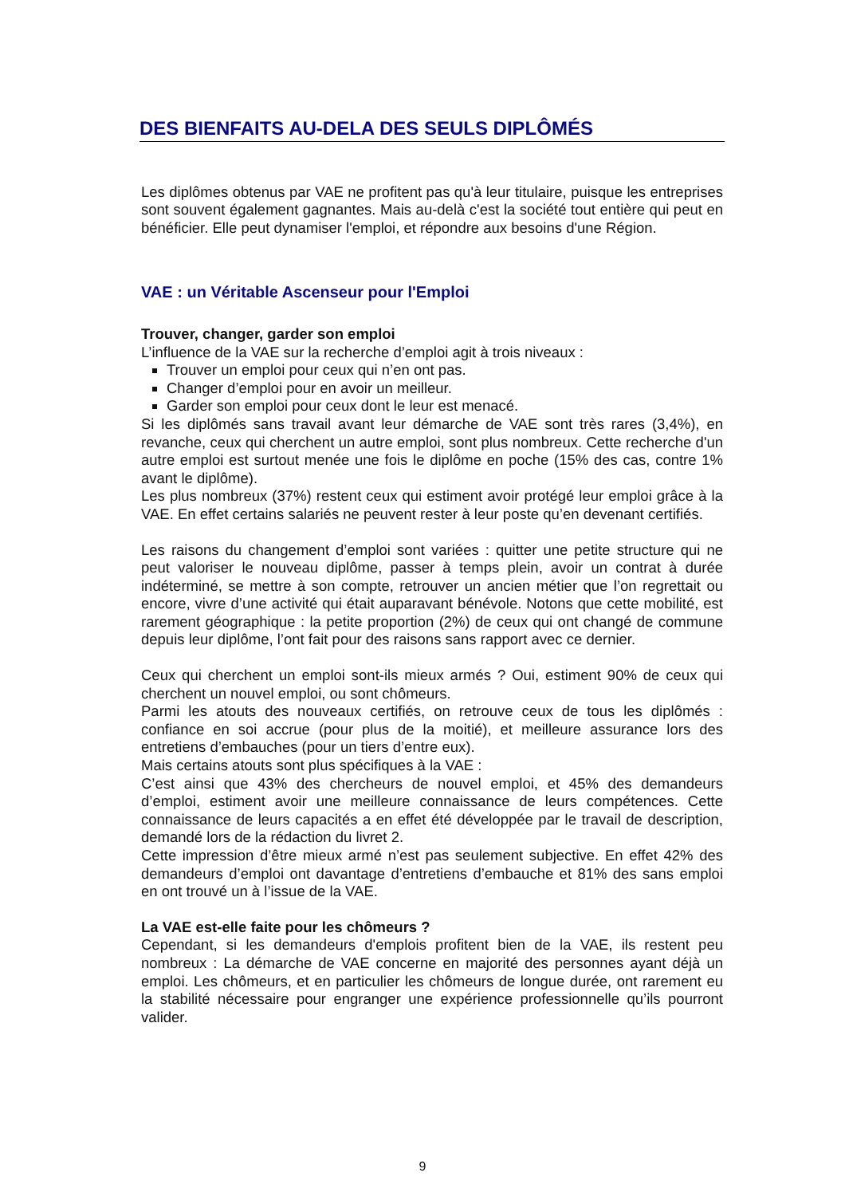DES BIENFAITS AU-DELA DES SEULS DIPLÔMÉS
Les diplômes obtenus par VAE ne profitent pas qu'à leur titulaire, puisque les entreprises sont souvent également gagnantes. Mais au-delà c'est la société tout entière qui peut en bénéficier. Elle peut dynamiser l'emploi, et répondre aux besoins d'une Région.
VAE : un Véritable Ascenseur pour l'Emploi
Trouver, changer, garder son emploi
L’influence de la VAE sur la recherche d’emploi agit à trois niveaux :
Trouver un emploi pour ceux qui n’en ont pas.
Changer d’emploi pour en avoir un meilleur.
Garder son emploi pour ceux dont le leur est menacé.
Si les diplômés sans travail avant leur démarche de VAE sont très rares (3,4%), en revanche, ceux qui cherchent un autre emploi, sont plus nombreux. Cette recherche d'un autre emploi est surtout menée une fois le diplôme en poche (15% des cas, contre 1% avant le diplôme).
Les plus nombreux (37%) restent ceux qui estiment avoir protégé leur emploi grâce à la VAE. En effet certains salariés ne peuvent rester à leur poste qu’en devenant certifiés.
Les raisons du changement d’emploi sont variées : quitter une petite structure qui ne peut valoriser le nouveau diplôme, passer à temps plein, avoir un contrat à durée indéterminé, se mettre à son compte, retrouver un ancien métier que l’on regrettait ou encore, vivre d’une activité qui était auparavant bénévole. Notons que cette mobilité, est rarement géographique : la petite proportion (2%) de ceux qui ont changé de commune depuis leur diplôme, l’ont fait pour des raisons sans rapport avec ce dernier.
Ceux qui cherchent un emploi sont-ils mieux armés ? Oui, estiment 90% de ceux qui cherchent un nouvel emploi, ou sont chômeurs.
Parmi les atouts des nouveaux certifiés, on retrouve ceux de tous les diplômés : confiance en soi accrue (pour plus de la moitié), et meilleure assurance lors des entretiens d’embauches (pour un tiers d’entre eux).
Mais certains atouts sont plus spécifiques à la VAE :
C’est ainsi que 43% des chercheurs de nouvel emploi, et 45% des demandeurs d’emploi, estiment avoir une meilleure connaissance de leurs compétences. Cette connaissance de leurs capacités a en effet été développée par le travail de description, demandé lors de la rédaction du livret 2.
Cette impression d’être mieux armé n’est pas seulement subjective. En effet 42% des demandeurs d’emploi ont davantage d’entretiens d’embauche et 81% des sans emploi en ont trouvé un à l’issue de la VAE.
La VAE est-elle faite pour les chômeurs ?
Cependant, si les demandeurs d'emplois profitent bien de la VAE, ils restent peu nombreux : La démarche de VAE concerne en majorité des personnes ayant déjà un emploi. Les chômeurs, et en particulier les chômeurs de longue durée, ont rarement eu la stabilité nécessaire pour engranger une expérience professionnelle qu’ils pourront valider.
9